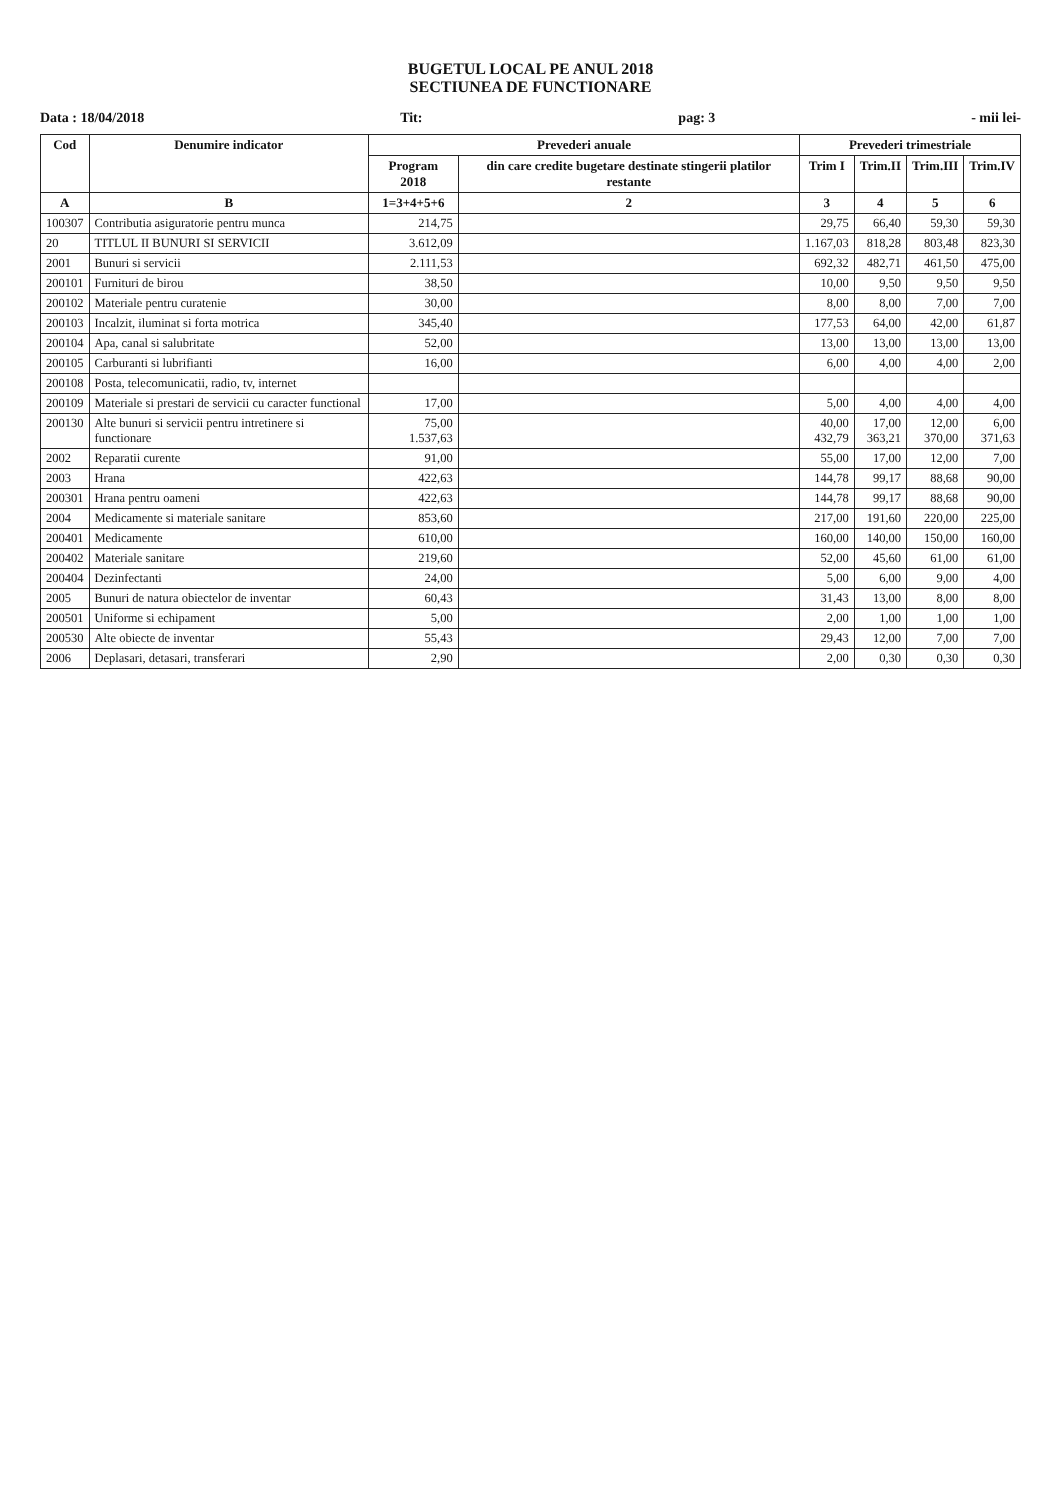BUGETUL LOCAL PE ANUL 2018
SECTIUNEA DE FUNCTIONARE
Data : 18/04/2018 Tit: pag: 3 - mii lei-
| Cod | Denumire indicator | Prevederi anuale | | Prevederi trimestriale | | | |
| --- | --- | --- | --- | --- | --- | --- | --- |
| | | Program 2018 | din care credite bugetare destinate stingerii platilor restante | Trim I | Trim.II | Trim.III | Trim.IV |
| A | B | 1=3+4+5+6 | 2 | 3 | 4 | 5 | 6 |
| 100307 | Contributia asiguratorie pentru munca | 214,75 | | 29,75 | 66,40 | 59,30 | 59,30 |
| 20 | TITLUL II BUNURI SI SERVICII | 3.612,09 | | 1.167,03 | 818,28 | 803,48 | 823,30 |
| 2001 | Bunuri si servicii | 2.111,53 | | 692,32 | 482,71 | 461,50 | 475,00 |
| 200101 | Furnituri de birou | 38,50 | | 10,00 | 9,50 | 9,50 | 9,50 |
| 200102 | Materiale pentru curatenie | 30,00 | | 8,00 | 8,00 | 7,00 | 7,00 |
| 200103 | Incalzit, iluminat si forta motrica | 345,40 | | 177,53 | 64,00 | 42,00 | 61,87 |
| 200104 | Apa, canal si salubritate | 52,00 | | 13,00 | 13,00 | 13,00 | 13,00 |
| 200105 | Carburanti si lubrifianti | 16,00 | | 6,00 | 4,00 | 4,00 | 2,00 |
| 200108 | Posta, telecomunicatii, radio, tv, internet | | | | | | |
| 200109 | Materiale si prestari de servicii cu caracter functional | 17,00 | | 5,00 | 4,00 | 4,00 | 4,00 |
| 200130 | Alte bunuri si servicii pentru intretinere si functionare | 75,00 1.537,63 | | 40,00 432,79 | 17,00 363,21 | 12,00 370,00 | 6,00 371,63 |
| 2002 | Reparatii curente | 91,00 | | 55,00 | 17,00 | 12,00 | 7,00 |
| 2003 | Hrana | 422,63 | | 144,78 | 99,17 | 88,68 | 90,00 |
| 200301 | Hrana pentru oameni | 422,63 | | 144,78 | 99,17 | 88,68 | 90,00 |
| 2004 | Medicamente si materiale sanitare | 853,60 | | 217,00 | 191,60 | 220,00 | 225,00 |
| 200401 | Medicamente | 610,00 | | 160,00 | 140,00 | 150,00 | 160,00 |
| 200402 | Materiale sanitare | 219,60 | | 52,00 | 45,60 | 61,00 | 61,00 |
| 200404 | Dezinfectanti | 24,00 | | 5,00 | 6,00 | 9,00 | 4,00 |
| 2005 | Bunuri de natura obiectelor de inventar | 60,43 | | 31,43 | 13,00 | 8,00 | 8,00 |
| 200501 | Uniforme si echipament | 5,00 | | 2,00 | 1,00 | 1,00 | 1,00 |
| 200530 | Alte obiecte de inventar | 55,43 | | 29,43 | 12,00 | 7,00 | 7,00 |
| 2006 | Deplasari, detasari, transferari | 2,90 | | 2,00 | 0,30 | 0,30 | 0,30 |